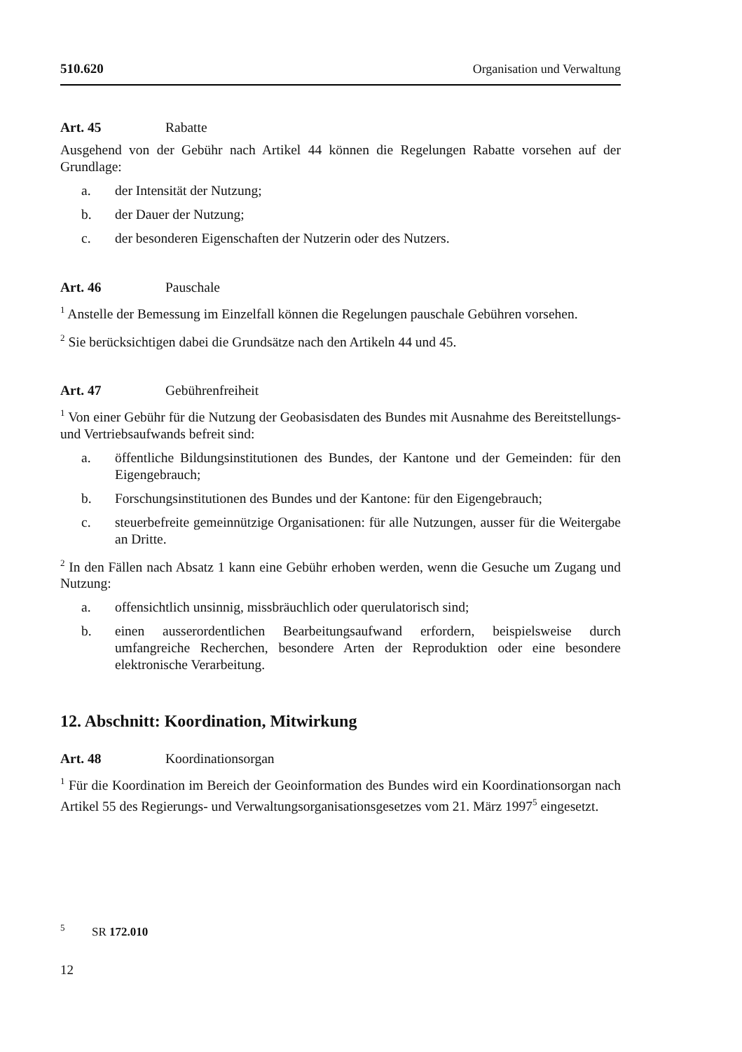510.620 Organisation und Verwaltung
Art. 45 Rabatte
Ausgehend von der Gebühr nach Artikel 44 können die Regelungen Rabatte vorsehen auf der Grundlage:
a. der Intensität der Nutzung;
b. der Dauer der Nutzung;
c. der besonderen Eigenschaften der Nutzerin oder des Nutzers.
Art. 46 Pauschale
<sup>1</sup> Anstelle der Bemessung im Einzelfall können die Regelungen pauschale Gebühren vorsehen.
<sup>2</sup> Sie berücksichtigen dabei die Grundsätze nach den Artikeln 44 und 45.
Art. 47 Gebührenfreiheit
<sup>1</sup> Von einer Gebühr für die Nutzung der Geobasisdaten des Bundes mit Ausnahme des Bereitstellungs- und Vertriebsaufwands befreit sind:
a. öffentliche Bildungsinstitutionen des Bundes, der Kantone und der Gemeinden: für den Eigengebrauch;
b. Forschungsinstitutionen des Bundes und der Kantone: für den Eigengebrauch;
c. steuerbefreite gemeinnützige Organisationen: für alle Nutzungen, ausser für die Weitergabe an Dritte.
<sup>2</sup> In den Fällen nach Absatz 1 kann eine Gebühr erhoben werden, wenn die Gesuche um Zugang und Nutzung:
a. offensichtlich unsinnig, missbräuchlich oder querulatorisch sind;
b. einen ausserordentlichen Bearbeitungsaufwand erfordern, beispielsweise durch umfangreiche Recherchen, besondere Arten der Reproduktion oder eine besondere elektronische Verarbeitung.
12. Abschnitt: Koordination, Mitwirkung
Art. 48 Koordinationsorgan
<sup>1</sup> Für die Koordination im Bereich der Geoinformation des Bundes wird ein Koordinationsorgan nach Artikel 55 des Regierungs- und Verwaltungsorganisationsgesetzes vom 21. März 1997<sup>5</sup> eingesetzt.
<sup>5</sup> SR 172.010
12